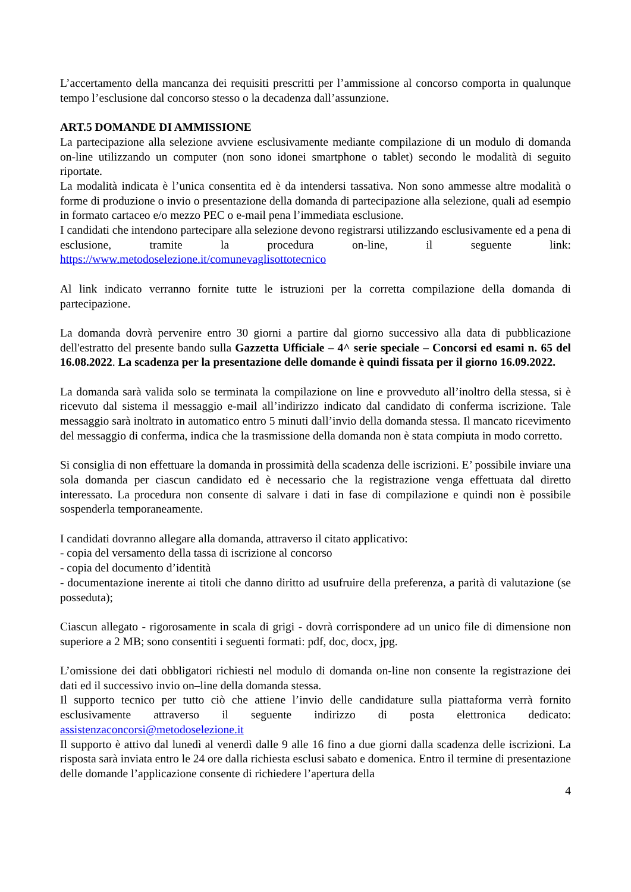L’accertamento della mancanza dei requisiti prescritti per l’ammissione al concorso comporta in qualunque tempo l’esclusione dal concorso stesso o la decadenza dall’assunzione.
ART.5 DOMANDE DI AMMISSIONE
La partecipazione alla selezione avviene esclusivamente mediante compilazione di un modulo di domanda on-line utilizzando un computer (non sono idonei smartphone o tablet) secondo le modalità di seguito riportate.
La modalità indicata è l’unica consentita ed è da intendersi tassativa. Non sono ammesse altre modalità o forme di produzione o invio o presentazione della domanda di partecipazione alla selezione, quali ad esempio in formato cartaceo e/o mezzo PEC o e-mail pena l’immediata esclusione.
I candidati che intendono partecipare alla selezione devono registrarsi utilizzando esclusivamente ed a pena di esclusione, tramite la procedura on-line, il seguente link: https://www.metodoselezione.it/comunevaglisottotecnico
Al link indicato verranno fornite tutte le istruzioni per la corretta compilazione della domanda di partecipazione.
La domanda dovrà pervenire entro 30 giorni a partire dal giorno successivo alla data di pubblicazione dell'estratto del presente bando sulla Gazzetta Ufficiale – 4^ serie speciale – Concorsi ed esami n. 65 del 16.08.2022. La scadenza per la presentazione delle domande è quindi fissata per il giorno 16.09.2022.
La domanda sarà valida solo se terminata la compilazione on line e provveduto all’inoltro della stessa, si è ricevuto dal sistema il messaggio e-mail all’indirizzo indicato dal candidato di conferma iscrizione. Tale messaggio sarà inoltrato in automatico entro 5 minuti dall’invio della domanda stessa. Il mancato ricevimento del messaggio di conferma, indica che la trasmissione della domanda non è stata compiuta in modo corretto.
Si consiglia di non effettuare la domanda in prossimità della scadenza delle iscrizioni. E’ possibile inviare una sola domanda per ciascun candidato ed è necessario che la registrazione venga effettuata dal diretto interessato. La procedura non consente di salvare i dati in fase di compilazione e quindi non è possibile sospenderla temporaneamente.
I candidati dovranno allegare alla domanda, attraverso il citato applicativo:
- copia del versamento della tassa di iscrizione al concorso
- copia del documento d’identità
- documentazione inerente ai titoli che danno diritto ad usufruire della preferenza, a parità di valutazione (se posseduta);
Ciascun allegato - rigorosamente in scala di grigi - dovrà corrispondere ad un unico file di dimensione non superiore a 2 MB; sono consentiti i seguenti formati: pdf, doc, docx, jpg.
L’omissione dei dati obbligatori richiesti nel modulo di domanda on-line non consente la registrazione dei dati ed il successivo invio on–line della domanda stessa.
Il supporto tecnico per tutto ciò che attiene l’invio delle candidature sulla piattaforma verrà fornito esclusivamente attraverso il seguente indirizzo di posta elettronica dedicato: assistenzaconcorsi@metodoselezione.it
Il supporto è attivo dal lunedì al venerdì dalle 9 alle 16 fino a due giorni dalla scadenza delle iscrizioni. La risposta sarà inviata entro le 24 ore dalla richiesta esclusi sabato e domenica. Entro il termine di presentazione delle domande l’applicazione consente di richiedere l’apertura della
4